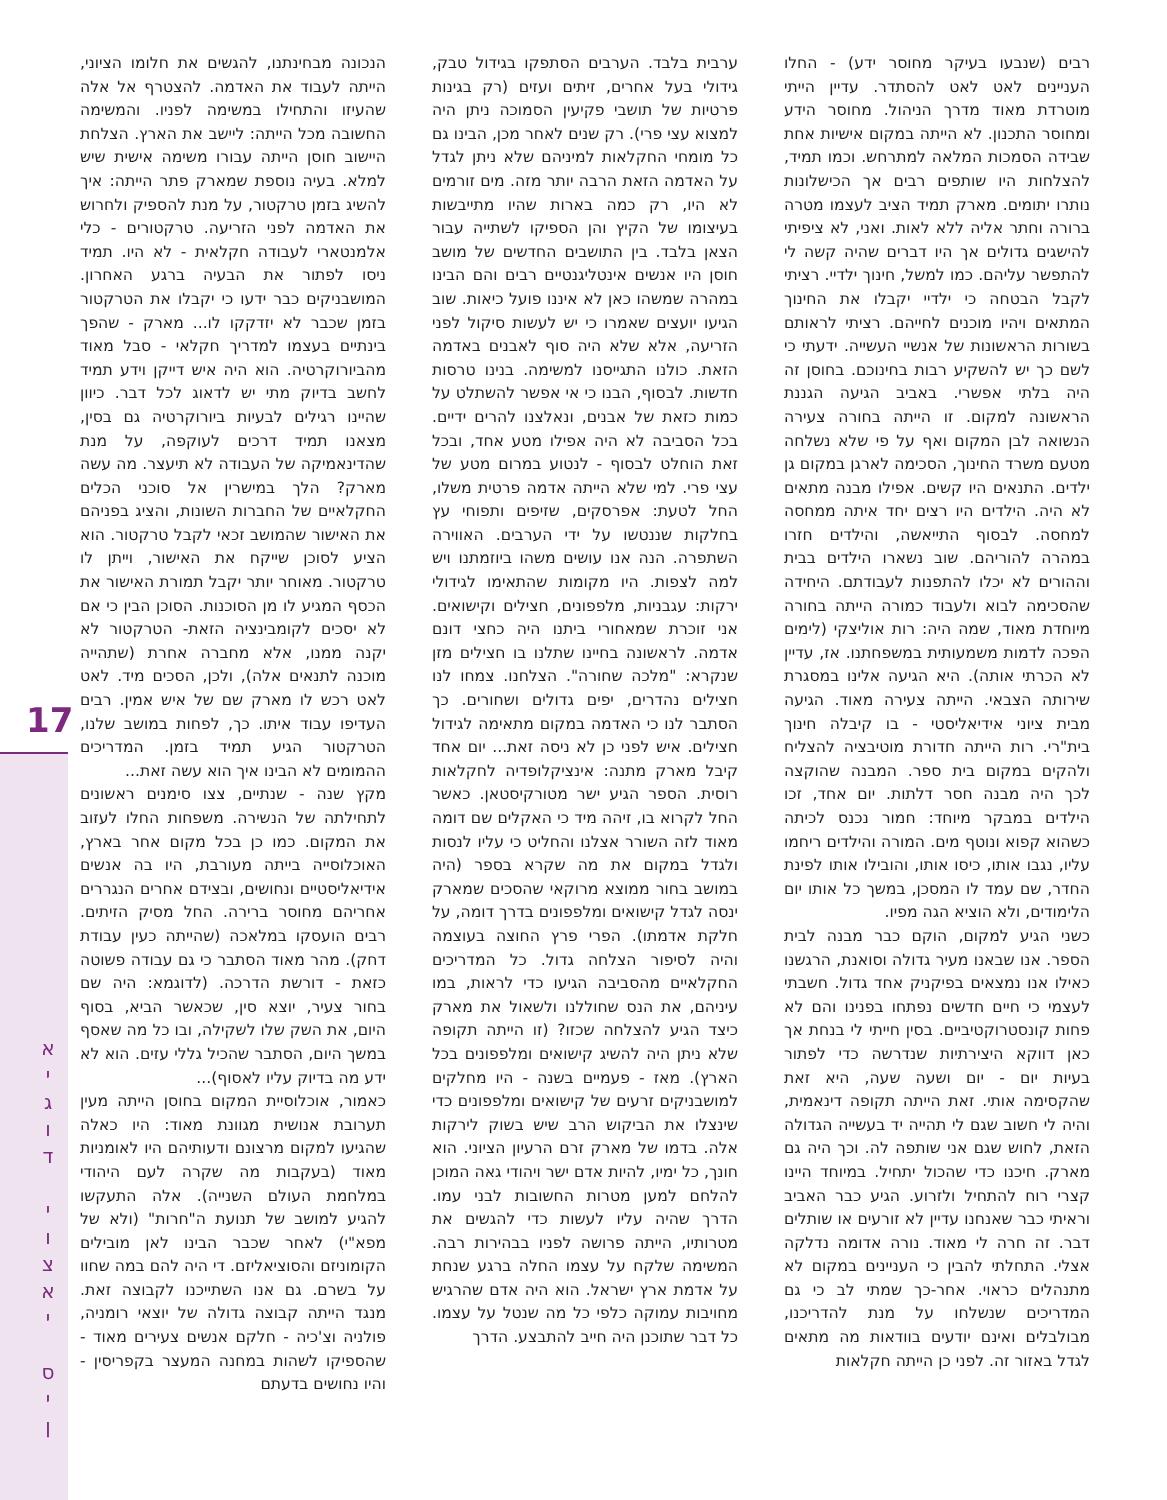רבים (שנבעו בעיקר מחוסר ידע) - החלו העניינים לאט לאט להסתדר. עדיין הייתי מוטרדת מאוד מדרך הניהול. מחוסר הידע ומחוסר התכנון. לא הייתה במקום אישיות אחת שבידה הסמכות המלאה למתרחש. וכמו תמיד, להצלחות היו שותפים רבים אך הכישלונות נותרו יתומים. מארק תמיד הציב לעצמו מטרה ברורה וחתר אליה ללא לאות. ואני, לא ציפיתי להישגים גדולים אך היו דברים שהיה קשה לי להתפשר עליהם. כמו למשל, חינוך ילדיי. רציתי לקבל הבטחה כי ילדיי יקבלו את החינוך המתאים ויהיו מוכנים לחייהם. רציתי לראותם בשורות הראשונות של אנשיי העשייה. ידעתי כי לשם כך יש להשקיע רבות בחינוכם. בחוסן זה היה בלתי אפשרי. באביב הגיעה הגננת הראשונה למקום. זו הייתה בחורה צעירה הנשואה לבן המקום ואף על פי שלא נשלחה מטעם משרד החינוך, הסכימה לארגן במקום גן ילדים. התנאים היו קשים. אפילו מבנה מתאים לא היה. הילדים היו רצים יחד איתה ממחסה למחסה. לבסוף התייאשה, והילדים חזרו במהרה להוריהם. שוב נשארו הילדים בבית וההורים לא יכלו להתפנות לעבודתם. היחידה שהסכימה לבוא ולעבוד כמורה הייתה בחורה מיוחדת מאוד, שמה היה: רות אוליצקי (לימים הפכה לדמות משמעותית במשפחתנו. אז, עדיין לא הכרתי אותה). היא הגיעה אלינו במסגרת שירותה הצבאי. הייתה צעירה מאוד. הגיעה מבית ציוני אידיאליסטי - בו קיבלה חינוך בית"רי. רות הייתה חדורת מוטיבציה להצליח ולהקים במקום בית ספר. המבנה שהוקצה לכך היה מבנה חסר דלתות. יום אחד, זכו הילדים במבקר מיוחד: חמור נכנס לכיתה כשהוא קפוא ונוטף מים. המורה והילדים ריחמו עליו, נגבו אותו, כיסו אותו, והובילו אותו לפינת החדר, שם עמד לו המסכן, במשך כל אותו יום הלימודים, ולא הוציא הגה מפיו.
כשני הגיע למקום, הוקם כבר מבנה לבית הספר. אנו שבאנו מעיר גדולה וסואנת, הרגשנו כאילו אנו נמצאים בפיקניק אחד גדול. חשבתי לעצמי כי חיים חדשים נפתחו בפנינו והם לא פחות קונסטרוקטיביים. בסין חייתי לי בנחת אך כאן דווקא היצירתיות שנדרשה כדי לפתור בעיות יום - יום ושעה שעה, היא זאת שהקסימה אותי. זאת הייתה תקופה דינאמית, והיה לי חשוב שגם לי תהייה יד בעשייה הגדולה הזאת, לחוש שגם אני שותפה לה. וכך היה גם מארק. חיכנו כדי שהכול יתחיל. במיוחד היינו קצרי רוח להתחיל ולזרוע. הגיע כבר האביב וראיתי כבר שאנחנו עדיין לא זורעים או שותלים דבר. זה חרה לי מאוד. נורה אדומה נדלקה אצלי. התחלתי להבין כי העניינים במקום לא מתנהלים כראוי. אחר-כך שמתי לב כי גם המדריכים שנשלחו על מנת להדריכנו, מבולבלים ואינם יודעים בוודאות מה מתאים לגדל באזור זה. לפני כן הייתה חקלאות
ערבית בלבד. הערבים הסתפקו בגידול טבק, גידולי בעל אחרים, זיתים ועזים (רק בגינות פרטיות של תושבי פקיעין הסמוכה ניתן היה למצוא עצי פרי). רק שנים לאחר מכן, הבינו גם כל מומחי החקלאות למיניהם שלא ניתן לגדל על האדמה הזאת הרבה יותר מזה. מים זורמים לא היו, רק כמה בארות שהיו מתייבשות בעיצומו של הקיץ והן הספיקו לשתייה עבור הצאן בלבד. בין התושבים החדשים של מושב חוסן היו אנשים אינטליגנטיים רבים והם הבינו במהרה שמשהו כאן לא איננו פועל כיאות. שוב הגיעו יועצים שאמרו כי יש לעשות סיקול לפני הזריעה, אלא שלא היה סוף לאבנים באדמה הזאת. כולנו התגייסנו למשימה. בנינו טרסות חדשות. לבסוף, הבנו כי אי אפשר להשתלט על כמות כזאת של אבנים, ונאלצנו להרים ידיים. בכל הסביבה לא היה אפילו מטע אחד, ובכל זאת הוחלט לבסוף - לנטוע במרום מטע של עצי פרי. למי שלא הייתה אדמה פרטית משלו, החל לטעת: אפרסקים, שזיפים ותפוחי עץ בחלקות שננטשו על ידי הערבים. האווירה השתפרה. הנה אנו עושים משהו ביוזמתנו ויש למה לצפות. היו מקומות שהתאימו לגידולי ירקות: עגבניות, מלפפונים, חצילים וקישואים. אני זוכרת שמאחורי ביתנו היה כחצי דונם אדמה. לראשונה בחיינו שתלנו בו חצילים מזן שנקרא: "מלכה שחורה". הצלחנו. צמחו לנו חצילים נהדרים, יפים גדולים ושחורים. כך הסתבר לנו כי האדמה במקום מתאימה לגידול חצילים. איש לפני כן לא ניסה זאת... יום אחד קיבל מארק מתנה: אינציקלופדיה לחקלאות רוסית. הספר הגיע ישר מטורקיסטאן. כאשר החל לקרוא בו, זיהה מיד כי האקלים שם דומה מאוד לזה השורר אצלנו והחליט כי עליו לנסות ולגדל במקום את מה שקרא בספר (היה במושב בחור ממוצא מרוקאי שהסכים שמארק ינסה לגדל קישואים ומלפפונים בדרך דומה, על חלקת אדמתו). הפרי פרץ החוצה בעוצמה והיה לסיפור הצלחה גדול. כל המדריכים החקלאיים מהסביבה הגיעו כדי לראות, במו עיניהם, את הנס שחוללנו ולשאול את מארק כיצד הגיע להצלחה שכזו? (זו הייתה תקופה שלא ניתן היה להשיג קישואים ומלפפונים בכל הארץ). מאז - פעמיים בשנה - היו מחלקים למושבניקים זרעים של קישואים ומלפפונים כדי שינצלו את הביקוש הרב שיש בשוק לירקות אלה. בדמו של מארק זרם הרעיון הציוני. הוא חונך, כל ימיו, להיות אדם ישר ויהודי גאה המוכן להלחם למען מטרות החשובות לבני עמו. הדרך שהיה עליו לעשות כדי להגשים את מטרותיו, הייתה פרושה לפניו בבהירות רבה. המשימה שלקח על עצמו החלה ברגע שנחת על אדמת ארץ ישראל. הוא היה אדם שהרגיש מחויבות עמוקה כלפי כל מה שנטל על עצמו. כל דבר שתוכנן היה חייב להתבצע. הדרך
הנכונה מבחינתנו, להגשים את חלומו הציוני, הייתה לעבוד את האדמה. להצטרף אל אלה שהעיזו והתחילו במשימה לפניו. והמשימה החשובה מכל הייתה: ליישב את הארץ. הצלחת היישוב חוסן הייתה עבורו משימה אישית שיש למלא. בעיה נוספת שמארק פתר הייתה: איך להשיג בזמן טרקטור, על מנת להספיק ולחרוש את האדמה לפני הזריעה. טרקטורים - כלי אלמנטארי לעבודה חקלאית - לא היו. תמיד ניסו לפתור את הבעיה ברגע האחרון. המושבניקים כבר ידעו כי יקבלו את הטרקטור בזמן שכבר לא יזדקקו לו... מארק - שהפך בינתיים בעצמו למדריך חקלאי - סבל מאוד מהביורוקרטיה. הוא היה איש דייקן וידע תמיד לחשב בדיוק מתי יש לדאוג לכל דבר. כיוון שהיינו רגילים לבעיות ביורוקרטיה גם בסין, מצאנו תמיד דרכים לעוקפה, על מנת שהדינאמיקה של העבודה לא תיעצר. מה עשה מארק? הלך במישרין אל סוכני הכלים החקלאיים של החברות השונות, והציג בפניהם את האישור שהמושב זכאי לקבל טרקטור. הוא הציע לסוכן שייקח את האישור, וייתן לו טרקטור. מאוחר יותר יקבל תמורת האישור את הכסף המגיע לו מן הסוכנות. הסוכן הבין כי אם לא יסכים לקומבינציה הזאת- הטרקטור לא יקנה ממנו, אלא מחברה אחרת (שתהייה מוכנה לתנאים אלה), ולכן, הסכים מיד. לאט לאט רכש לו מארק שם של איש אמין. רבים העדיפו עבוד איתו. כך, לפחות במושב שלנו, הטרקטור הגיע תמיד בזמן. המדריכים ההמומים לא הבינו איך הוא עשה זאת...
מקץ שנה - שנתיים, צצו סימנים ראשונים לתחילתה של הנשירה. משפחות החלו לעזוב את המקום. כמו כן בכל מקום אחר בארץ, האוכלוסייה בייתה מעורבת, היו בה אנשים אידיאליסטיים ונחושים, ובצידם אחרים הנגררים אחריהם מחוסר ברירה. החל מסיק הזיתים. רבים הועסקו במלאכה (שהייתה כעין עבודת דחק). מהר מאוד הסתבר כי גם עבודה פשוטה כזאת - דורשת הדרכה. (לדוגמא: היה שם בחור צעיר, יוצא סין, שכאשר הביא, בסוף היום, את השק שלו לשקילה, ובו כל מה שאסף במשך היום, הסתבר שהכיל גללי עזים. הוא לא ידע מה בדיוק עליו לאסוף)...
כאמור, אוכלוסיית המקום בחוסן הייתה מעין תערובת אנושית מגוונת מאוד: היו כאלה שהגיעו למקום מרצונם ודעותיהם היו לאומניות מאוד (בעקבות מה שקרה לעם היהודי במלחמת העולם השנייה). אלה התעקשו להגיע למושב של תנועת ה"חרות" (ולא של מפא"י) לאחר שכבר הבינו לאן מובילים הקומוניזם והסוציאליזם. די היה להם במה שחוו על בשרם. גם אנו השתייכנו לקבוצה זאת. מנגד הייתה קבוצה גדולה של יוצאי רומניה, פולניה וצ'כיה - חלקם אנשים צעירים מאוד - שהספיקו לשהות במחנה המעצר בקפריסין - והיו נחושים בדעתם
17
א
י
ג
ו
ד
י
ו
צ
א
י
ס
י
ן